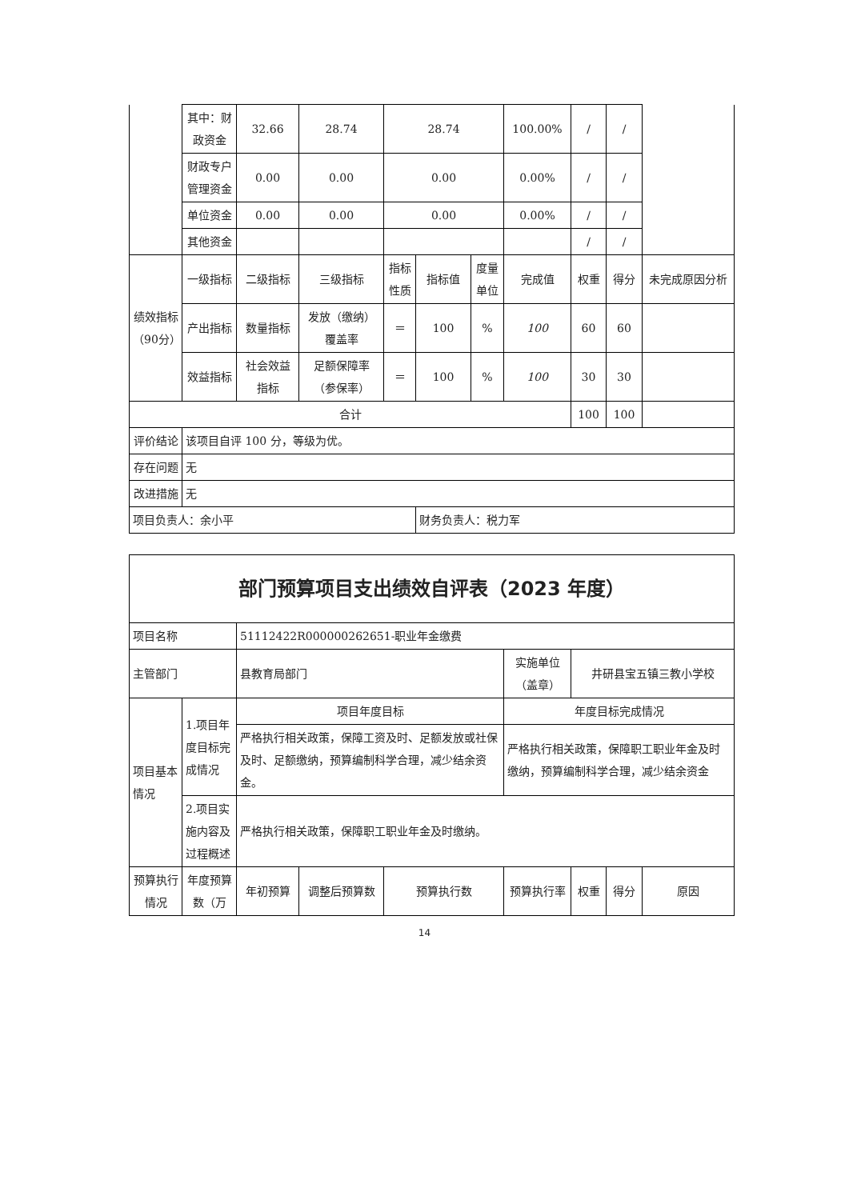| | 其中：财政资金 | 32.66 | 28.74 | 28.74 | | | 100.00% | / | / | |
| | 财政专户管理资金 | 0.00 | 0.00 | 0.00 | | | 0.00% | / | / | |
| | 单位资金 | 0.00 | 0.00 | 0.00 | | | 0.00% | / | / | |
| | 其他资金 | | | | | | | / | / | |
| 绩效指标（90分） | 一级指标 | 二级指标 | 三级指标 | 指标性质 | 指标值 | 度量单位 | 完成值 | 权重 | 得分 | 未完成原因分析 |
| | 产出指标 | 数量指标 | 发放（缴纳）覆盖率 | ＝ | 100 | % | 100 | 60 | 60 | |
| | 效益指标 | 社会效益指标 | 足额保障率（参保率） | ＝ | 100 | % | 100 | 30 | 30 | |
| 合计 | | | | | | | | 100 | 100 | |
| 评价结论 | 该项目自评 100 分，等级为优。 | | | | | | | | | |
| 存在问题 | 无 | | | | | | | | | |
| 改进措施 | 无 | | | | | | | | | |
| 项目负责人：余小平 | | | | | 财务负责人：税力军 | | | | | |
| 部门预算项目支出绩效自评表（2023 年度） | | | | | | | | |
| 项目名称 | | 51112422R000000262651-职业年金缴费 | | | | | | |
| 主管部门 | | 县教育局部门 | | | 实施单位（盖章） | 井研县宝五镇三教小学校 | | |
| 项目基本情况 | 1.项目年度目标完成情况 | 项目年度目标 | | | 年度目标完成情况 | | | |
| | | 严格执行相关政策，保障工资及时、足额发放或社保及时、足额缴纳，预算编制科学合理，减少结余资金。 | | | 严格执行相关政策，保障职工职业年金及时缴纳，预算编制科学合理，减少结余资金 | | | |
| | 2.项目实施内容及过程概述 | 严格执行相关政策，保障职工职业年金及时缴纳。 | | | | | | |
| 预算执行情况 | 年度预算数（万 | 年初预算 | 调整后预算数 | 预算执行数 | 预算执行率 | 权重 | 得分 | 原因 |
14